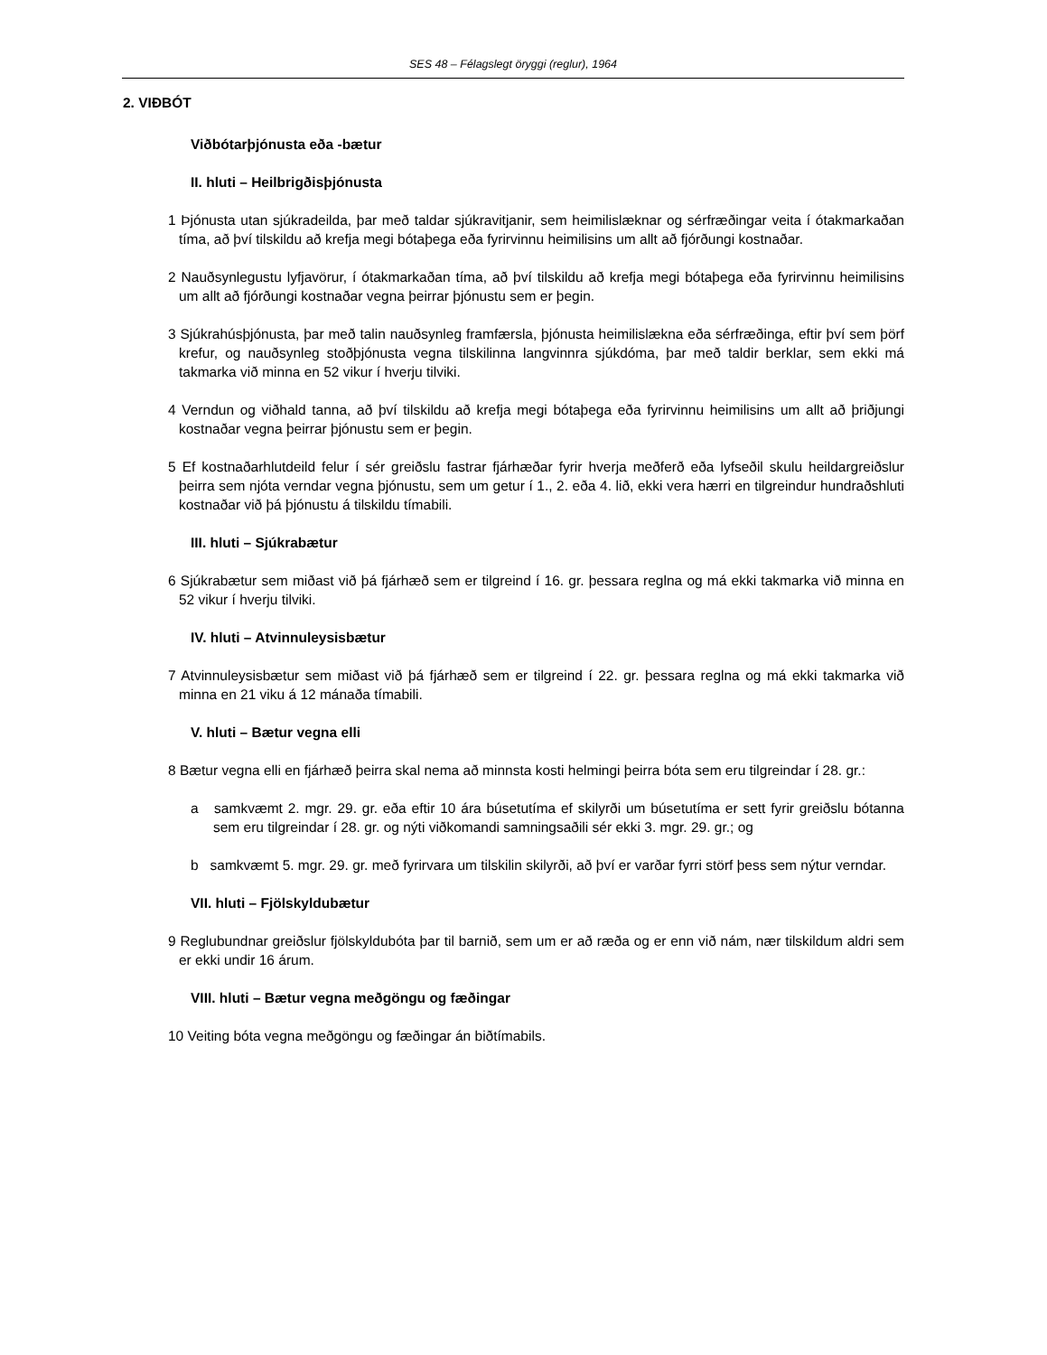SES 48 – Félagslegt öryggi (reglur), 1964
2. VIÐBÓT
Viðbótarþjónusta eða -bætur
II. hluti – Heilbrigðisþjónusta
1 Þjónusta utan sjúkradeilda, þar með taldar sjúkravitjanir, sem heimilislæknar og sérfræðingar veita í ótakmarkaðan tíma, að því tilskildu að krefja megi bótaþega eða fyrirvinnu heimilisins um allt að fjórðungi kostnaðar.
2 Nauðsynlegustu lyfjavörur, í ótakmarkaðan tíma, að því tilskildu að krefja megi bótaþega eða fyrirvinnu heimilisins um allt að fjórðungi kostnaðar vegna þeirrar þjónustu sem er þegin.
3 Sjúkrahúsþjónusta, þar með talin nauðsynleg framfærsla, þjónusta heimilislækna eða sérfræðinga, eftir því sem þörf krefur, og nauðsynleg stoðþjónusta vegna tilskilinna langvinnra sjúkdóma, þar með taldir berklar, sem ekki má takmarka við minna en 52 vikur í hverju tilviki.
4 Verndun og viðhald tanna, að því tilskildu að krefja megi bótaþega eða fyrirvinnu heimilisins um allt að þriðjungi kostnaðar vegna þeirrar þjónustu sem er þegin.
5 Ef kostnaðarhlutdeild felur í sér greiðslu fastrar fjárhæðar fyrir hverja meðferð eða lyfseðil skulu heildargreiðslur þeirra sem njóta verndar vegna þjónustu, sem um getur í 1., 2. eða 4. lið, ekki vera hærri en tilgreindur hundraðshluti kostnaðar við þá þjónustu á tilskildu tímabili.
III. hluti – Sjúkrabætur
6 Sjúkrabætur sem miðast við þá fjárhæð sem er tilgreind í 16. gr. þessara reglna og má ekki takmarka við minna en 52 vikur í hverju tilviki.
IV. hluti – Atvinnuleysisbætur
7 Atvinnuleysisbætur sem miðast við þá fjárhæð sem er tilgreind í 22. gr. þessara reglna og má ekki takmarka við minna en 21 viku á 12 mánaða tímabili.
V. hluti – Bætur vegna elli
8 Bætur vegna elli en fjárhæð þeirra skal nema að minnsta kosti helmingi þeirra bóta sem eru tilgreindar í 28. gr.:
a samkvæmt 2. mgr. 29. gr. eða eftir 10 ára búsetutíma ef skilyrði um búsetutíma er sett fyrir greiðslu bótanna sem eru tilgreindar í 28. gr. og nýti viðkomandi samningsaðili sér ekki 3. mgr. 29. gr.; og
b samkvæmt 5. mgr. 29. gr. með fyrirvara um tilskilin skilyrði, að því er varðar fyrri störf þess sem nýtur verndar.
VII. hluti – Fjölskyldubætur
9 Reglubundnar greiðslur fjölskyldubóta þar til barnið, sem um er að ræða og er enn við nám, nær tilskildum aldri sem er ekki undir 16 árum.
VIII. hluti – Bætur vegna meðgöngu og fæðingar
10 Veiting bóta vegna meðgöngu og fæðingar án biðtímabils.